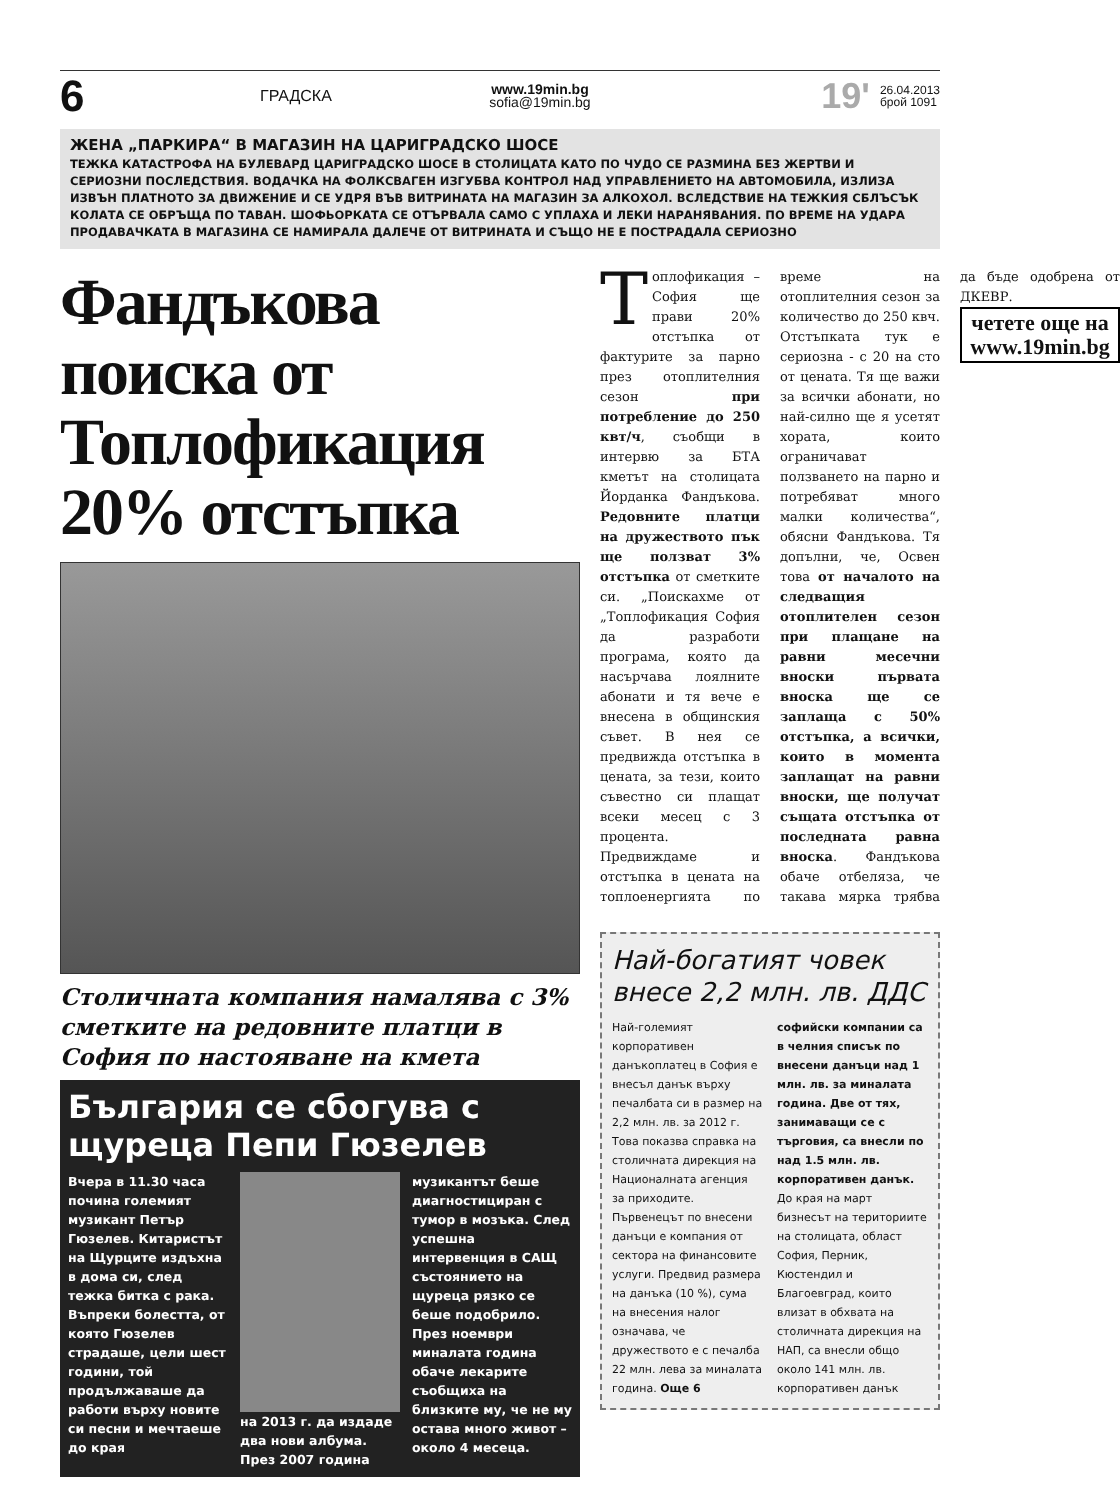6
ГРАДСКА
www.19min.bg
sofia@19min.bg
19'
26.04.2013
брой 1091
ЖЕНА „ПАРКИРА“ В МАГАЗИН НА ЦАРИГРАДСКО ШОСЕ
ТЕЖКА КАТАСТРОФА НА БУЛЕВАРД ЦАРИГРАДСКО ШОСЕ В СТОЛИЦАТА КАТО ПО ЧУДО СЕ РАЗМИНА БЕЗ ЖЕРТВИ И СЕРИОЗНИ ПОСЛЕДСТВИЯ. ВОДАЧКА НА ФОЛКСВАГЕН ИЗГУБВА КОНТРОЛ НАД УПРАВЛЕНИЕТО НА АВТОМОБИЛА, ИЗЛИЗА ИЗВЪН ПЛАТНОТО ЗА ДВИЖЕНИЕ И СЕ УДРЯ ВЪВ ВИТРИНАТА НА МАГАЗИН ЗА АЛКОХОЛ. ВСЛЕДСТВИЕ НА ТЕЖКИЯ СБЛЪСЪК КОЛАТА СЕ ОБРЪЩА ПО ТАВАН. ШОФЬОРКАТА СЕ ОТЪРВАЛА САМО С УПЛАХА И ЛЕКИ НАРАНЯВАНИЯ. ПО ВРЕМЕ НА УДАРА ПРОДАВАЧКАТА В МАГАЗИНА СЕ НАМИРАЛА ДАЛЕЧЕ ОТ ВИТРИНАТА И СЪЩО НЕ Е ПОСТРАДАЛА СЕРИОЗНО
Фандъкова поиска от Топлофикация 20% отстъпка
Столичната компания намалява с 3% сметките на редовните платци в София по настояване на кмета
България се сбогува с щуреца Пепи Гюзелев
Вчера в 11.30 часа почина големият музикант Петър Гюзелев. Китаристът на Щурците издъхна в дома си, след тежка битка с рака. Въпреки болестта, от която Гюзелев страдаше, цели шест години, той продължаваше да работи върху новите си песни и мечтаеше до края
на 2013 г. да издаде два нови албума. През 2007 година
музикантът беше диагностициран с тумор в мозъка. След успешна интервенция в САЩ състоянието на щуреца рязко се беше подобрило. През ноември миналата година обаче лекарите съобщиха на близките му, че не му остава много живот – около 4 месеца.
Топлофикация – София ще прави 20% отстъпка от фактурите за парно през отоплителния сезон при потребление до 250 квт/ч, съобщи в интервю за БТА кметът на столицата Йорданка Фандъкова. Редовните платци на дружеството пък ще ползват 3% отстъпка от сметките си. „Поискахме от „Топлофикация София да разработи програма, която да насърчава лоялните абонати и тя вече е внесена в общинския съвет. В нея се предвижда отстъпка в цената, за тези, които съвестно си плащат всеки месец с 3 процента. Предвиждаме и отстъпка в цената на топлоенергията по време на отоплителния сезон за количество до 250 квч. Отстъпката тук е сериозна - с 20 на сто от цената. Тя ще важи за всички абонати, но най-силно ще я усетят хората, които ограничават ползването на парно и потребяват много малки количества“, обясни Фандъкова. Тя допълни, че, Освен това от началото на следващия отоплителен сезон при плащане на равни месечни вноски първата вноска ще се заплаща с 50% отстъпка, а всички, които в момента заплащат на равни вноски, ще получат същата отстъпка от последната равна вноска. Фандъкова обаче отбеляза, че такава мярка трябва да бъде одобрена от ДКЕВР.
четете още на www.19min.bg
Най-богатият човек внесе 2,2 млн. лв. ДДС
Най-големият корпоративен данъкоплатец в София е внесъл данък върху печалбата си в размер на 2,2 млн. лв. за 2012 г. Това показва справка на столичната дирекция на Националната агенция за приходите. Първенецът по внесени данъци е компания от сектора на финансовите услуги. Предвид размера на данъка (10 %), сума на внесения налог означава, че дружеството е с печалба 22 млн. лева за миналата година. Още 6 софийски компании са в челния списък по внесени данъци над 1 млн. лв. за миналата година. Две от тях, занимаващи се с търговия, са внесли по над 1.5 млн. лв. корпоративен данък. До края на март бизнесът на териториите на столицата, област София, Перник, Кюстендил и Благоевград, които влизат в обхвата на столичната дирекция на НАП, са внесли общо около 141 млн. лв. корпоративен данък